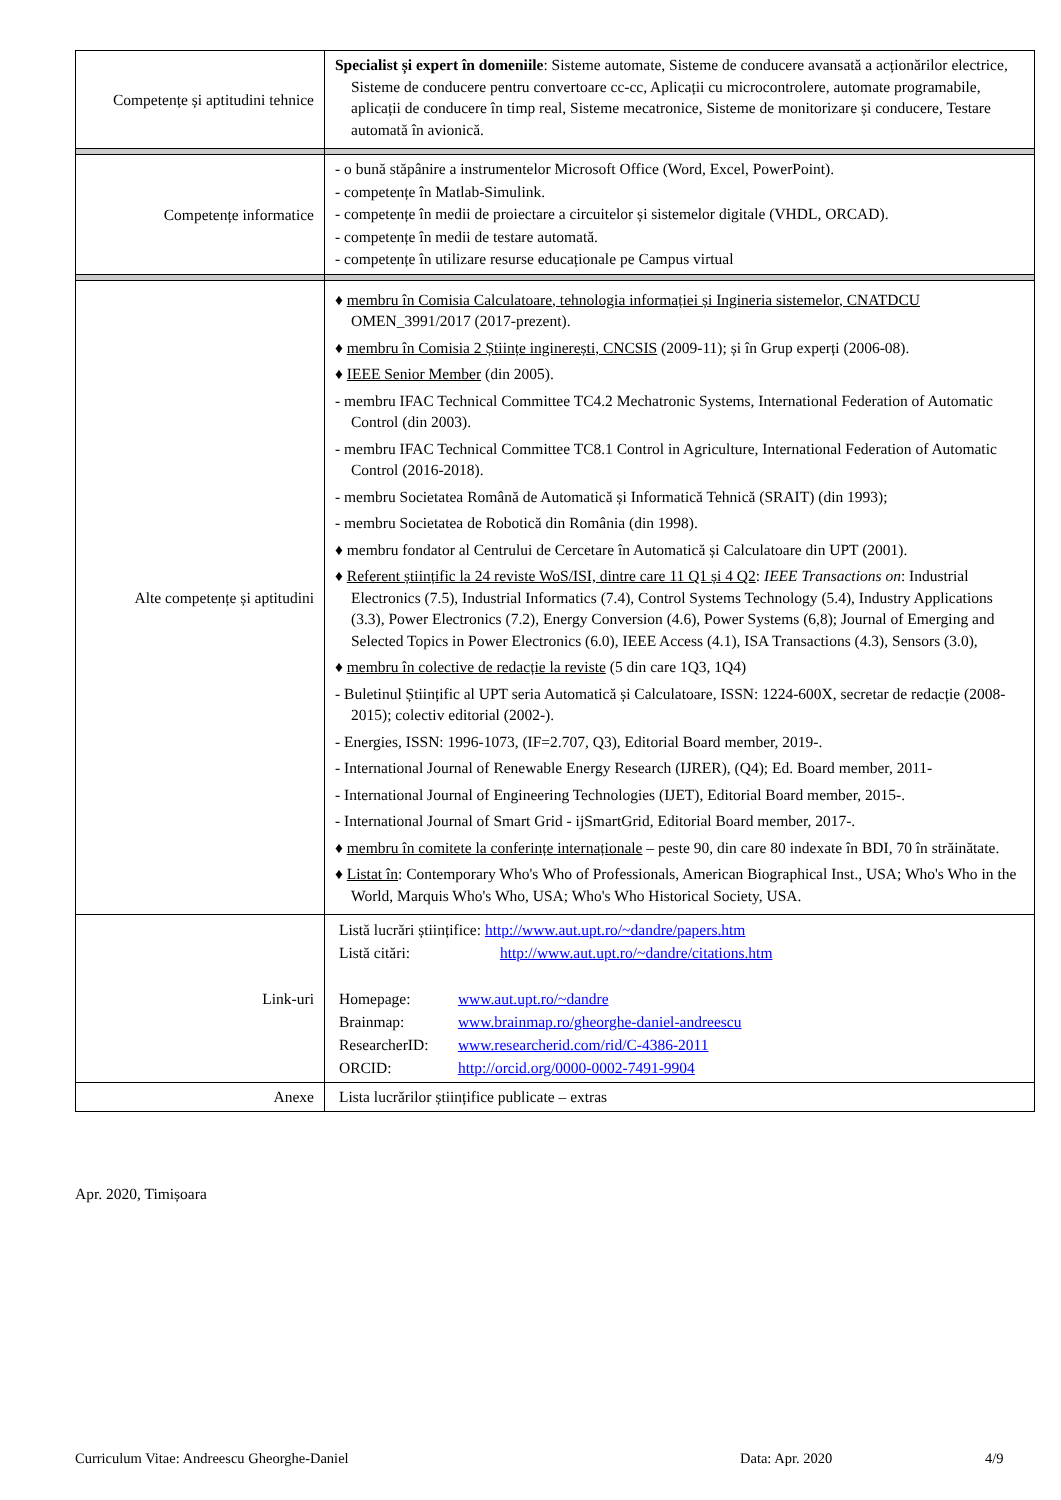| Competențe și aptitudini tehnice | Specialist și expert în domeniile : Sisteme automate, Sisteme de conducere avansată a acționărilor electrice, Sisteme de conducere pentru convertoare cc-cc, Aplicații cu microcontrolere, automate programabile, aplicații de conducere în timp real, Sisteme mecatronice, Sisteme de monitorizare și conducere, Testare automată în avionică. |
| Competențe informatice | - o bună stăpânire a instrumentelor Microsoft Office (Word, Excel, PowerPoint). - competențe în Matlab-Simulink. - competențe în medii de proiectare a circuitelor și sistemelor digitale (VHDL, ORCAD). - competențe în medii de testare automată. - competențe în utilizare resurse educaționale pe Campus virtual |
| Alte competențe și aptitudini | ♦ membru în Comisia Calculatoare, tehnologia informației și Ingineria sistemelor, CNATDCU OMEN_3991/2017 (2017-prezent). ♦ membru în Comisia 2 Științe inginerești, CNCSIS (2009-11); și în Grup experți (2006-08). ♦ IEEE Senior Member (din 2005). - membru IFAC Technical Committee TC4.2 Mechatronic Systems, International Federation of Automatic Control (din 2003). - membru IFAC Technical Committee TC8.1 Control in Agriculture, International Federation of Automatic Control (2016-2018). - membru Societatea Română de Automatică și Informatică Tehnică (SRAIT) (din 1993); - membru Societatea de Robotică din România (din 1998). ♦ membru fondator al Centrului de Cercetare în Automatică și Calculatoare din UPT (2001). ♦ Referent științific la 24 reviste WoS/ISI, dintre care 11 Q1 și 4 Q2 : IEEE Transactions on : Industrial Electronics (7.5), Industrial Informatics (7.4), Control Systems Technology (5.4), Industry Applications (3.3), Power Electronics (7.2), Energy Conversion (4.6), Power Systems (6,8); Journal of Emerging and Selected Topics in Power Electronics (6.0), IEEE Access (4.1), ISA Transactions (4.3), Sensors (3.0), ♦ membru în colective de redacție la reviste (5 din care 1Q3, 1Q4) - Buletinul Științific al UPT seria Automatică și Calculatoare, ISSN: 1224-600X, secretar de redacție (2008-2015); colectiv editorial (2002-). - Energies, ISSN: 1996-1073, (IF=2.707, Q3), Editorial Board member, 2019-. - International Journal of Renewable Energy Research (IJRER), (Q4); Ed. Board member, 2011- - International Journal of Engineering Technologies (IJET), Editorial Board member, 2015-. - International Journal of Smart Grid - ijSmartGrid, Editorial Board member, 2017-. ♦ membru în comitete la conferințe internaționale – peste 90, din care 80 indexate în BDI, 70 în străinătate. ♦ Listat în : Contemporary Who's Who of Professionals, American Biographical Inst., USA; Who's Who in the World, Marquis Who's Who, USA; Who's Who Historical Society, USA. |
| Link-uri | Listă lucrări științifice: http://www.aut.upt.ro/~dandre/papers.htm Listă citări: http://www.aut.upt.ro/~dandre/citations.htm Homepage: www.aut.upt.ro/~dandre Brainmap: www.brainmap.ro/gheorghe-daniel-andreescu ResearcherID: www.researcherid.com/rid/C-4386-2011 ORCID: http://orcid.org/0000-0002-7491-9904 |
| Anexe | Lista lucrărilor științifice publicate – extras |
Apr. 2020, Timișoara
Curriculum Vitae: Andreescu Gheorghe-Daniel Data: Apr. 2020 4/9